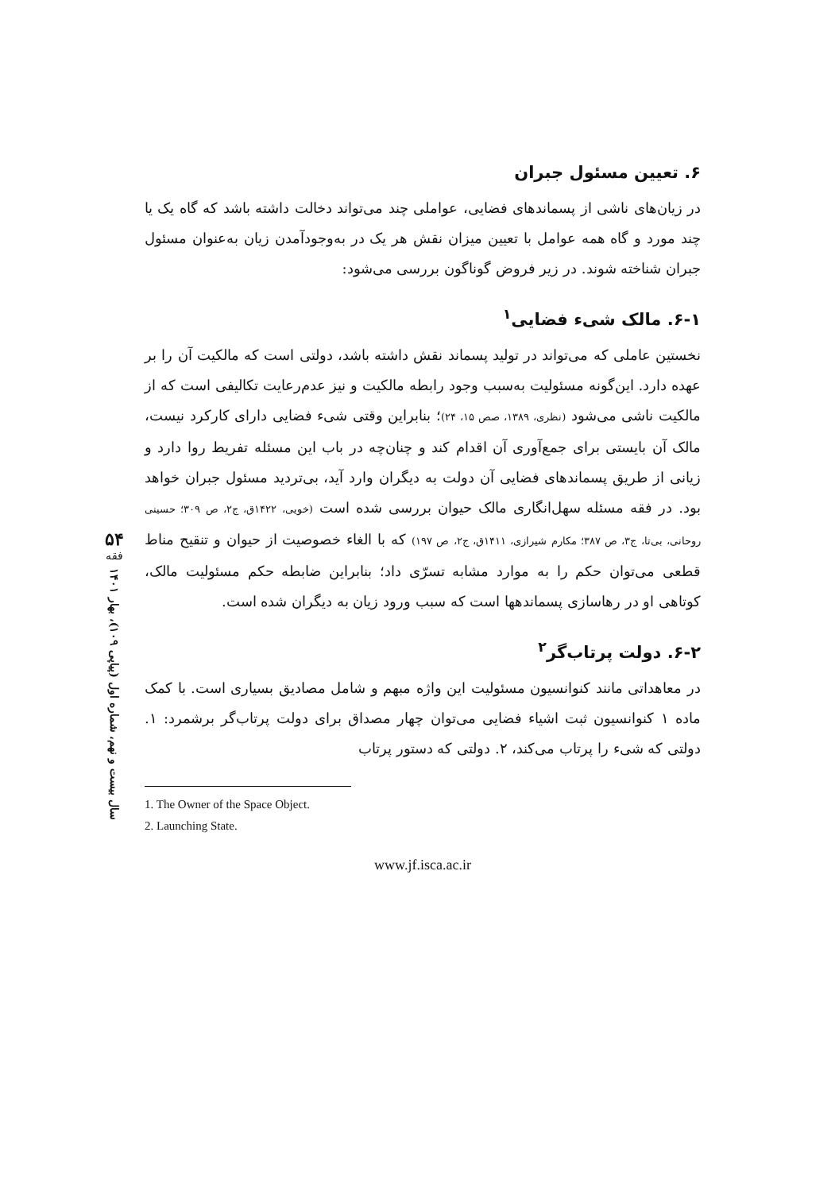۶. تعیین مسئول جبران
در زیان‌های ناشی از پسماندهای فضایی، عواملی چند می‌تواند دخالت داشته باشد که گاه یک یا چند مورد و گاه همه عوامل با تعیین میزان نقش هر یک در به‌وجودآمدن زیان به‌عنوان مسئول جبران شناخته شوند. در زیر فروض گوناگون بررسی می‌شود:
۶-۱. مالک شیء فضایی<sup>۱</sup>
نخستین عاملی که می‌تواند در تولید پسماند نقش داشته باشد، دولتی است که مالکیت آن را بر عهده دارد. این‌گونه مسئولیت به‌سبب وجود رابطه مالکیت و نیز عدم‌رعایت تکالیفی است که از مالکیت ناشی می‌شود (نظری، ۱۳۸۹، صص ۱۵، ۲۴)؛ بنابراین وقتی شیء فضایی دارای کارکرد نیست، مالک آن بایستی برای جمع‌آوری آن اقدام کند و چنان‌چه در باب این مسئله تفریط روا دارد و زیانی از طریق پسماندهای فضایی آن دولت به دیگران وارد آید، بی‌تردید مسئول جبران خواهد بود. در فقه مسئله سهل‌انگاری مالک حیوان بررسی شده است (خویی، ۱۴۲۲ق، ج۲، ص ۳۰۹؛ حسینی روحانی، بی‌تا، ج۳، ص ۳۸۷؛ مکارم شیرازی، ۱۴۱۱ق، ج۲، ص ۱۹۷) که با الغاء خصوصیت از حیوان و تنقیح مناط قطعی می‌توان حکم را به موارد مشابه تسرّی داد؛ بنابراین ضابطه حکم مسئولیت مالک، کوتاهی او در رهاسازی پسماندهها است که سبب ورود زیان به دیگران شده است.
۶-۲. دولت پرتاب‌گر<sup>۲</sup>
در معاهداتی مانند کنوانسیون مسئولیت این واژه مبهم و شامل مصادیق بسیاری است. با کمک ماده ۱ کنوانسیون ثبت اشیاء فضایی می‌توان چهار مصداق برای دولت پرتاب‌گر برشمرد: ۱. دولتی که شیء را پرتاب می‌کند، ۲. دولتی که دستور پرتاب
1. The Owner of the Space Object.
2. Launching State.
www.jf.isca.ac.ir
۵۴
فقه
سال بیست و نهم، شماره اول (پیاپی ۱۰۹)، بهار ۱۴۰۱